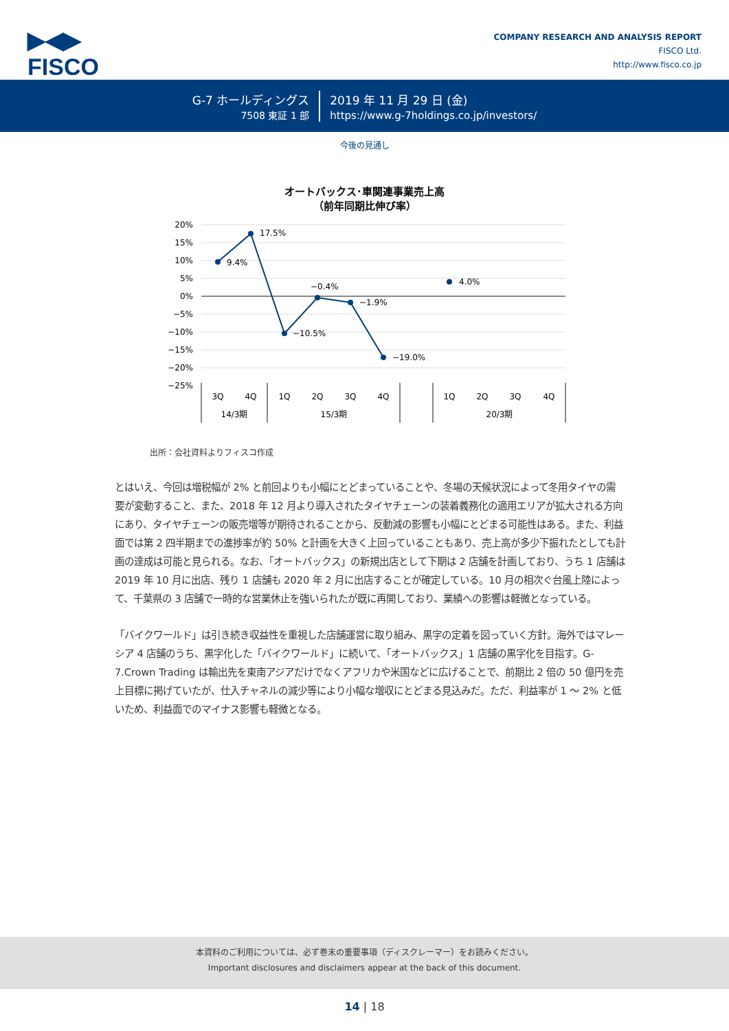▶◀▶
FISCO
COMPANY RESEARCH AND ANALYSIS REPORT
FISCO Ltd.
http://www.fisco.co.jp
G-7 ホールディングス
7508 東証 1 部
2019 年 11 月 29 日 (金)
https://www.g-7holdings.co.jp/investors/
今後の見通し
オートバックス･車関連事業売上高
（前年同期比伸び率）
20%
15%
10%
5%
0%
−5%
−10%
−15%
−20%
−25%
9.4%
17.5%
−10.5%
−0.4%
−1.9%
−19.0%
4.0%
3Q
4Q
1Q
2Q
3Q
4Q
1Q
2Q
3Q
4Q
14/3期
15/3期
20/3期
出所：会社資料よりフィスコ作成
とはいえ、今回は増税幅が 2% と前回よりも小幅にとどまっていることや、冬場の天候状況によって冬用タイヤの需要が変動すること、また、2018 年 12 月より導入されたタイヤチェーンの装着義務化の適用エリアが拡大される方向にあり、タイヤチェーンの販売増等が期待されることから、反動減の影響も小幅にとどまる可能性はある。また、利益面では第 2 四半期までの進捗率が約 50% と計画を大きく上回っていることもあり、売上高が多少下振れたとしても計画の達成は可能と見られる。なお、「オートバックス」の新規出店として下期は 2 店舗を計画しており、うち 1 店舗は 2019 年 10 月に出店、残り 1 店舗も 2020 年 2 月に出店することが確定している。10 月の相次ぐ台風上陸によって、千葉県の 3 店舗で一時的な営業休止を強いられたが既に再開しており、業績への影響は軽微となっている。
「バイクワールド」は引き続き収益性を重視した店舗運営に取り組み、黒字の定着を図っていく方針。海外ではマレーシア 4 店舗のうち、黒字化した「バイクワールド」に続いて、「オートバックス」1 店舗の黒字化を目指す。G-7.Crown Trading は輸出先を東南アジアだけでなくアフリカや米国などに広げることで、前期比 2 倍の 50 億円を売上目標に掲げていたが、仕入チャネルの減少等により小幅な増収にとどまる見込みだ。ただ、利益率が 1 ～ 2% と低いため、利益面でのマイナス影響も軽微となる。
本資料のご利用については、必ず巻末の重要事項（ディスクレーマー）をお読みください。
Important disclosures and disclaimers appear at the back of this document.
14 | 18